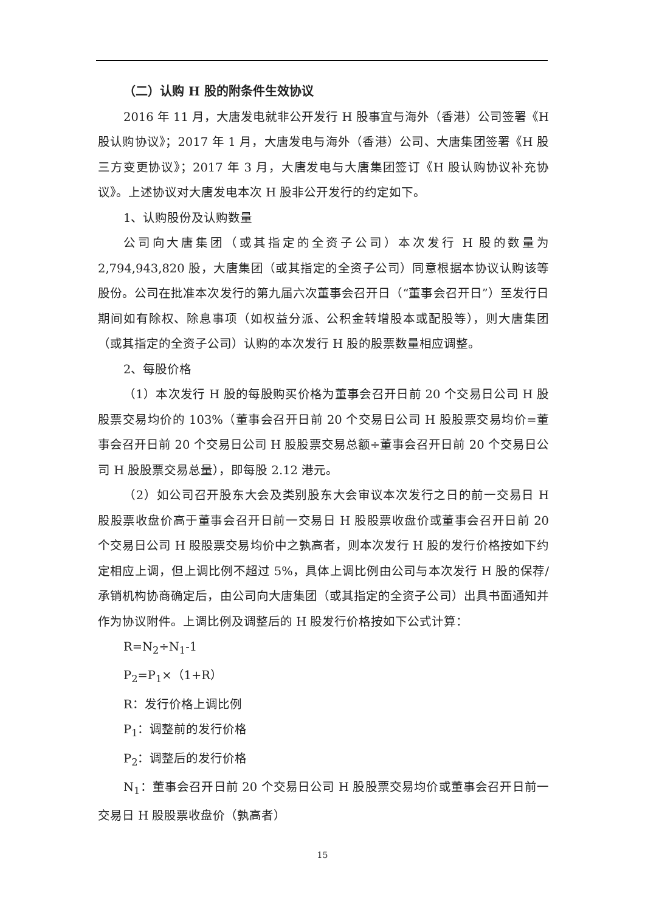（二）认购 H 股的附条件生效协议
2016 年 11 月，大唐发电就非公开发行 H 股事宜与海外（香港）公司签署《H 股认购协议》；2017 年 1 月，大唐发电与海外（香港）公司、大唐集团签署《H 股三方变更协议》；2017 年 3 月，大唐发电与大唐集团签订《H 股认购协议补充协议》。上述协议对大唐发电本次 H 股非公开发行的约定如下。
1、认购股份及认购数量
公司向大唐集团（或其指定的全资子公司）本次发行 H 股的数量为 2,794,943,820 股，大唐集团（或其指定的全资子公司）同意根据本协议认购该等股份。公司在批准本次发行的第九届六次董事会召开日（“董事会召开日”）至发行日期间如有除权、除息事项（如权益分派、公积金转增股本或配股等），则大唐集团（或其指定的全资子公司）认购的本次发行 H 股的股票数量相应调整。
2、每股价格
（1）本次发行 H 股的每股购买价格为董事会召开日前 20 个交易日公司 H 股股票交易均价的 103%（董事会召开日前 20 个交易日公司 H 股股票交易均价=董事会召开日前 20 个交易日公司 H 股股票交易总额÷董事会召开日前 20 个交易日公司 H 股股票交易总量），即每股 2.12 港元。
（2）如公司召开股东大会及类别股东大会审议本次发行之日的前一交易日 H 股股票收盘价高于董事会召开日前一交易日 H 股股票收盘价或董事会召开日前 20 个交易日公司 H 股股票交易均价中之孰高者，则本次发行 H 股的发行价格按如下约定相应上调，但上调比例不超过 5%，具体上调比例由公司与本次发行 H 股的保荐/承销机构协商确定后，由公司向大唐集团（或其指定的全资子公司）出具书面通知并作为协议附件。上调比例及调整后的 H 股发行价格按如下公式计算：
R=N<sub>2</sub>÷N<sub>1</sub>-1
P<sub>2</sub>=P<sub>1</sub>×（1+R）
R：发行价格上调比例
P<sub>1</sub>：调整前的发行价格
P<sub>2</sub>：调整后的发行价格
N<sub>1</sub>：董事会召开日前 20 个交易日公司 H 股股票交易均价或董事会召开日前一交易日 H 股股票收盘价（孰高者）
15